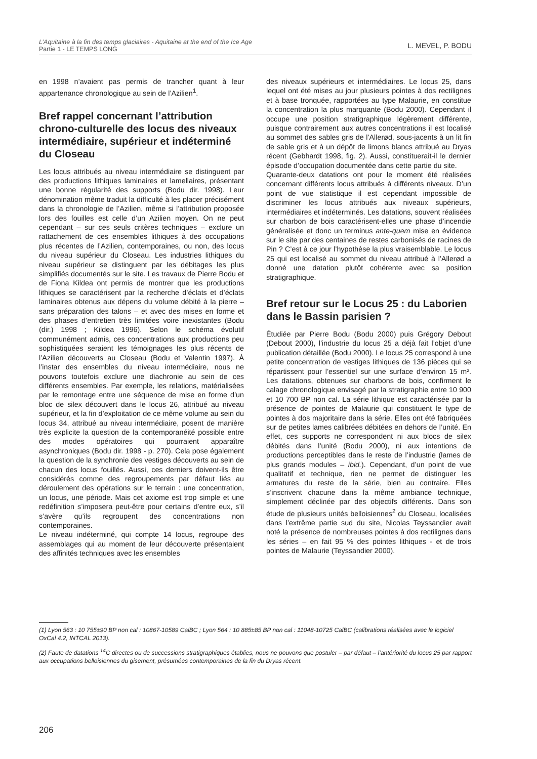L’Aquitaine à la fin des temps glaciaires - Aquitaine at the end of the Ice Age
Partie 1 - LE TEMPS LONG L. MEVEL, P. BODU
en 1998 n’avaient pas permis de trancher quant à leur appartenance chronologique au sein de l’Azilien<sup>1</sup>.
Bref rappel concernant l’attribution chrono-culturelle des locus des niveaux intermédiaire, supérieur et indéterminé du Closeau
Les locus attribués au niveau intermédiaire se distinguent par des productions lithiques laminaires et lamellaires, présentant une bonne régularité des supports (Bodu dir. 1998). Leur dénomination même traduit la difficulté à les placer précisément dans la chronologie de l’Azilien, même si l’attribution proposée lors des fouilles est celle d’un Azilien moyen. On ne peut cependant – sur ces seuls critères techniques – exclure un rattachement de ces ensembles lithiques à des occupations plus récentes de l’Azilien, contemporaines, ou non, des locus du niveau supérieur du Closeau. Les industries lithiques du niveau supérieur se distinguent par les débitages les plus simplifiés documentés sur le site. Les travaux de Pierre Bodu et de Fiona Kildea ont permis de montrer que les productions lithiques se caractérisent par la recherche d’éclats et d’éclats laminaires obtenus aux dépens du volume débité à la pierre – sans préparation des talons – et avec des mises en forme et des phases d’entretien très limitées voire inexistantes (Bodu (dir.) 1998 ; Kildea 1996). Selon le schéma évolutif communément admis, ces concentrations aux productions peu sophistiquées seraient les témoignages les plus récents de l’Azilien découverts au Closeau (Bodu et Valentin 1997). À l’instar des ensembles du niveau intermédiaire, nous ne pouvons toutefois exclure une diachronie au sein de ces différents ensembles. Par exemple, les relations, matérialisées par le remontage entre une séquence de mise en forme d’un bloc de silex découvert dans le locus 26, attribué au niveau supérieur, et la fin d’exploitation de ce même volume au sein du locus 34, attribué au niveau intermédiaire, posent de manière très explicite la question de la contemporanéité possible entre des modes opératoires qui pourraient apparaître asynchroniques (Bodu dir. 1998 - p. 270). Cela pose également la question de la synchronie des vestiges découverts au sein de chacun des locus fouillés. Aussi, ces derniers doivent-ils être considérés comme des regroupements par défaut liés au déroulement des opérations sur le terrain : une concentration, un locus, une période. Mais cet axiome est trop simple et une redéfinition s’imposera peut-être pour certains d’entre eux, s’il s’avère qu’ils regroupent des concentrations non contemporaines.
Le niveau indéterminé, qui compte 14 locus, regroupe des assemblages qui au moment de leur découverte présentaient des affinités techniques avec les ensembles
des niveaux supérieurs et intermédiaires. Le locus 25, dans lequel ont été mises au jour plusieurs pointes à dos rectilignes et à base tronquée, rapportées au type Malaurie, en constitue la concentration la plus marquante (Bodu 2000). Cependant il occupe une position stratigraphique légèrement différente, puisque contrairement aux autres concentrations il est localisé au sommet des sables gris de l’Allerød, sous-jacents à un lit fin de sable gris et à un dépôt de limons blancs attribué au Dryas récent (Gebhardt 1998, fig. 2). Aussi, constituerait-il le dernier épisode d’occupation documentée dans cette partie du site.
Quarante-deux datations ont pour le moment été réalisées concernant différents locus attribués à différents niveaux. D’un point de vue statistique il est cependant impossible de discriminer les locus attribués aux niveaux supérieurs, intermédiaires et indéterminés. Les datations, souvent réalisées sur charbon de bois caractérisent-elles une phase d’incendie généralisée et donc un terminus ante-quem mise en évidence sur le site par des centaines de restes carbonisés de racines de Pin ? C’est à ce jour l’hypothèse la plus vraisemblable. Le locus 25 qui est localisé au sommet du niveau attribué à l’Allerød a donné une datation plutôt cohérente avec sa position stratigraphique.
Bref retour sur le Locus 25 : du Laborien dans le Bassin parisien ?
Étudiée par Pierre Bodu (Bodu 2000) puis Grégory Debout (Debout 2000), l’industrie du locus 25 a déjà fait l’objet d’une publication détaillée (Bodu 2000). Le locus 25 correspond à une petite concentration de vestiges lithiques de 136 pièces qui se répartissent pour l’essentiel sur une surface d’environ 15 m². Les datations, obtenues sur charbons de bois, confirment le calage chronologique envisagé par la stratigraphie entre 10 900 et 10 700 BP non cal. La série lithique est caractérisée par la présence de pointes de Malaurie qui constituent le type de pointes à dos majoritaire dans la série. Elles ont été fabriquées sur de petites lames calibrées débitées en dehors de l’unité. En effet, ces supports ne correspondent ni aux blocs de silex débités dans l’unité (Bodu 2000), ni aux intentions de productions perceptibles dans le reste de l’industrie (lames de plus grands modules – ibid.). Cependant, d’un point de vue qualitatif et technique, rien ne permet de distinguer les armatures du reste de la série, bien au contraire. Elles s’inscrivent chacune dans la même ambiance technique, simplement déclinée par des objectifs différents. Dans son étude de plusieurs unités belloisiennes<sup>2</sup> du Closeau, localisées dans l’extrême partie sud du site, Nicolas Teyssandier avait noté la présence de nombreuses pointes à dos rectilignes dans les séries – en fait 95 % des pointes lithiques - et de trois pointes de Malaurie (Teyssandier 2000).
(1) Lyon 563 : 10 755±90 BP non cal : 10867-10589 CalBC ; Lyon 564 : 10 885±85 BP non cal : 11048-10725 CalBC (calibrations réalisées avec le logiciel OxCal 4.2, INTCAL 2013).
(2) Faute de datations <sup>14</sup>C directes ou de successions stratigraphiques établies, nous ne pouvons que postuler – par défaut – l’antériorité du locus 25 par rapport aux occupations belloisiennes du gisement, présumées contemporaines de la fin du Dryas récent.
206